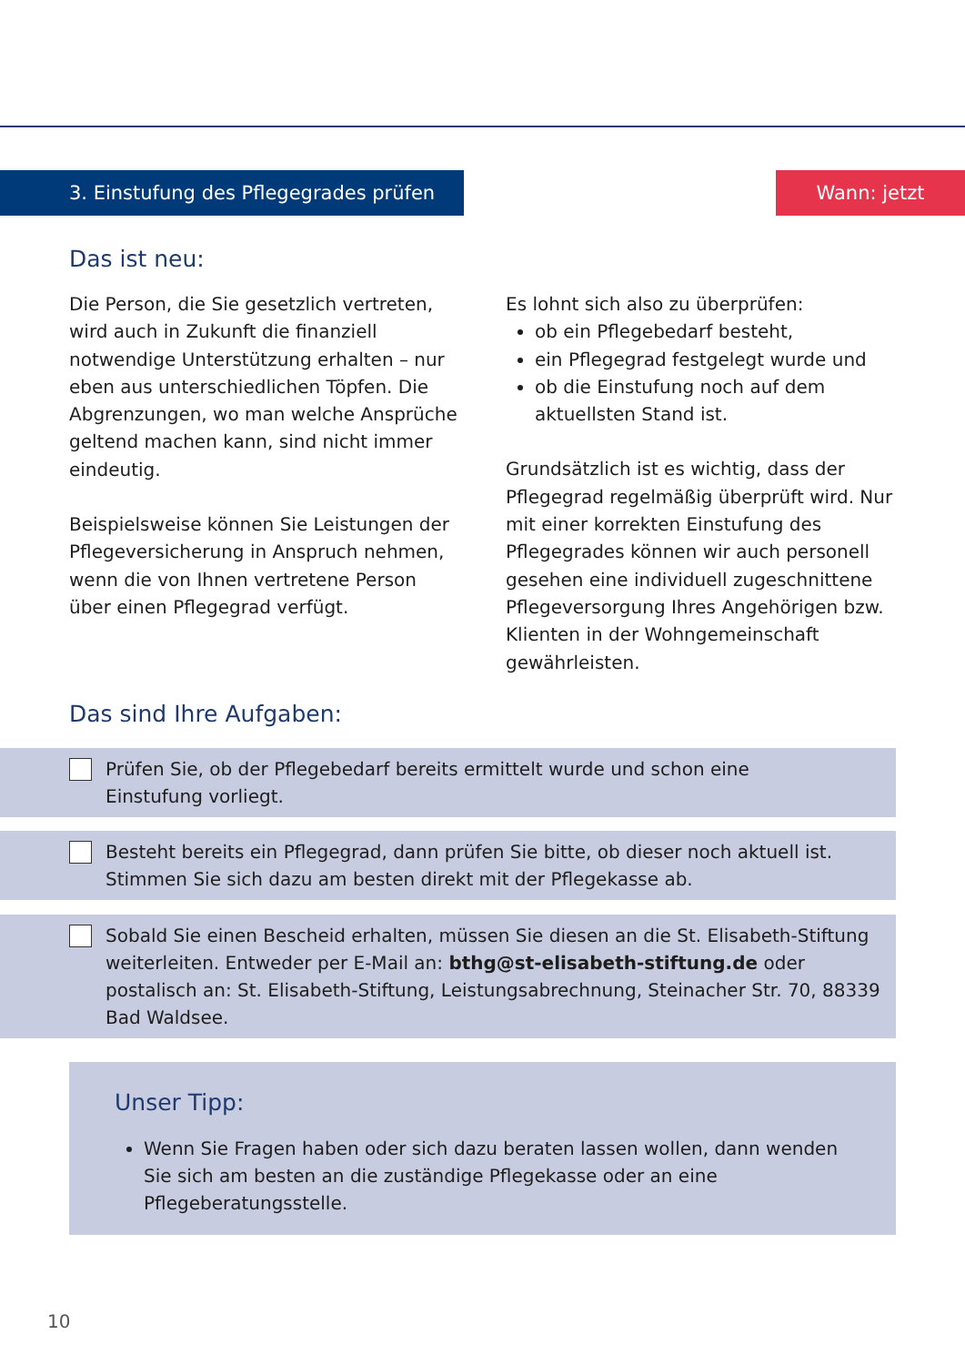3. Einstufung des Pflegegrades prüfen Wann: jetzt
Das ist neu:
Die Person, die Sie gesetzlich vertreten, wird auch in Zukunft die finanziell notwendige Unterstützung erhalten – nur eben aus unterschiedlichen Töpfen. Die Abgrenzungen, wo man welche Ansprüche geltend machen kann, sind nicht immer eindeutig.
Beispielsweise können Sie Leistungen der Pflegeversicherung in Anspruch nehmen, wenn die von Ihnen vertretene Person über einen Pflegegrad verfügt.
Es lohnt sich also zu überprüfen:
ob ein Pflegebedarf besteht,
ein Pflegegrad festgelegt wurde und
ob die Einstufung noch auf dem aktuellsten Stand ist.
Grundsätzlich ist es wichtig, dass der Pflegegrad regelmäßig überprüft wird. Nur mit einer korrekten Einstufung des Pflegegrades können wir auch personell gesehen eine individuell zugeschnittene Pflegeversorgung Ihres Angehörigen bzw. Klienten in der Wohngemeinschaft gewährleisten.
Das sind Ihre Aufgaben:
Prüfen Sie, ob der Pflegebedarf bereits ermittelt wurde und schon eine
Einstufung vorliegt.
Besteht bereits ein Pflegegrad, dann prüfen Sie bitte, ob dieser noch aktuell ist.
Stimmen Sie sich dazu am besten direkt mit der Pflegekasse ab.
Sobald Sie einen Bescheid erhalten, müssen Sie diesen an die St. Elisabeth-Stiftung weiterleiten. Entweder per E-Mail an: bthg@st-elisabeth-stiftung.de oder postalisch an: St. Elisabeth-Stiftung, Leistungsabrechnung, Steinacher Str. 70, 88339 Bad Waldsee.
Unser Tipp:
Wenn Sie Fragen haben oder sich dazu beraten lassen wollen, dann wenden Sie sich am besten an die zuständige Pflegekasse oder an eine Pflegeberatungsstelle.
10